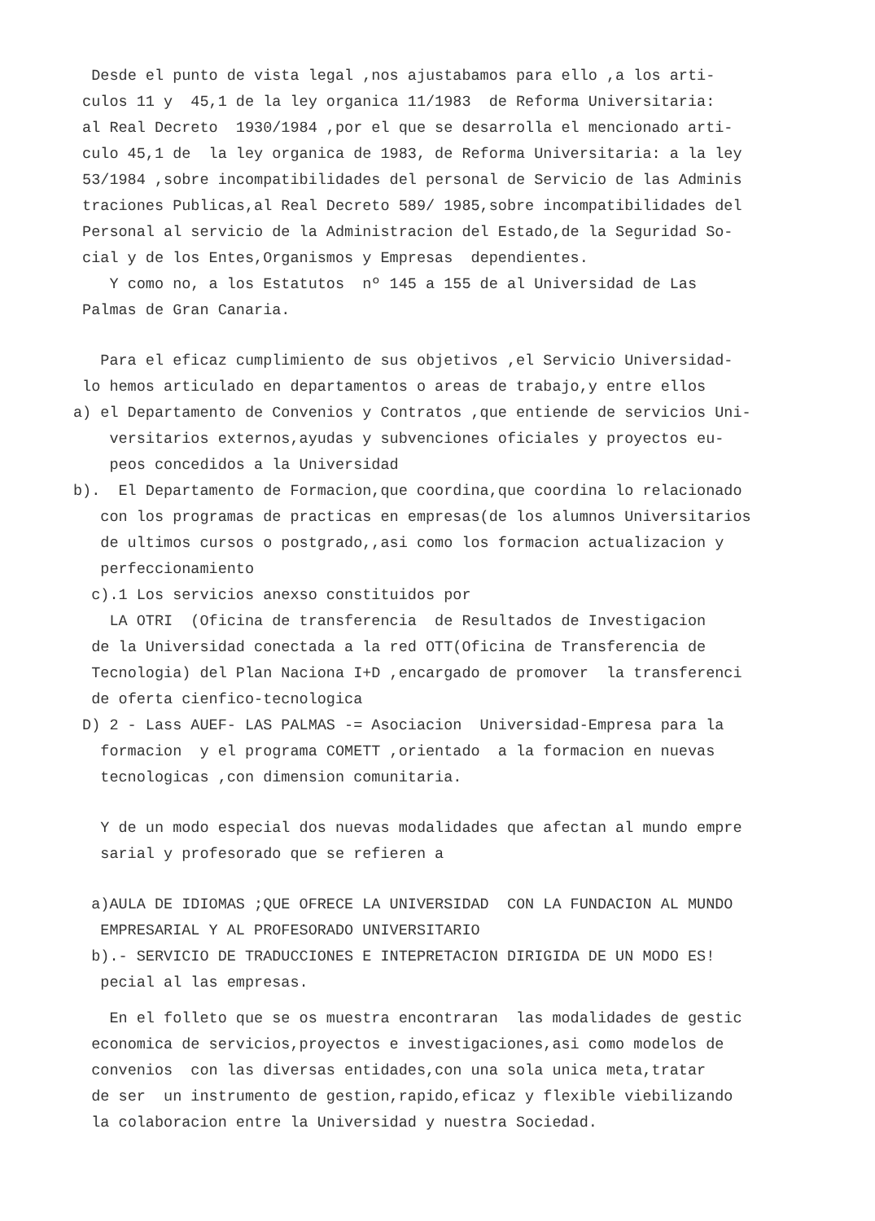Desde el punto de vista legal ,nos ajustabamos para ello ,a los arti- culos 11 y 45,1 de la ley organica 11/1983 de Reforma Universitaria: al Real Decreto 1930/1984 ,por el que se desarrolla el mencionado arti- culo 45,1 de la ley organica de 1983, de Reforma Universitaria: a la ley 53/1984 ,sobre incompatibilidades del personal de Servicio de las Adminis traciones Publicas,al Real Decreto 589/ 1985,sobre incompatibilidades del Personal al servicio de la Administracion del Estado,de la Seguridad So- cial y de los Entes,Organismos y Empresas dependientes. Y como no, a los Estatutos nº 145 a 155 de al Universidad de Las Palmas de Gran Canaria.
Para el eficaz cumplimiento de sus objetivos ,el Servicio Universidad- lo hemos articulado en departamentos o areas de trabajo,y entre ellos a) el Departamento de Convenios y Contratos ,que entiende de servicios Uni- versitarios externos,ayudas y subvenciones oficiales y proyectos eu- peos concedidos a la Universidad b). El Departamento de Formacion,que coordina,que coordina lo relacionado con los programas de practicas en empresas(de los alumnos Universitarios de ultimos cursos o postgrado,,asi como los formacion actualizacion y perfeccionamiento c).1 Los servicios anexso constituidos por LA OTRI (Oficina de transferencia de Resultados de Investigacion de la Universidad conectada a la red OTT(Oficina de Transferencia de Tecnologia) del Plan Naciona I+D ,encargado de promover la transferenci de oferta cienfico-tecnologica D) 2 - Lass AUEF- LAS PALMAS -= Asociacion Universidad-Empresa para la formacion y el programa COMETT ,orientado a la formacion en nuevas tecnologicas ,con dimension comunitaria.
Y de un modo especial dos nuevas modalidades que afectan al mundo empre sarial y profesorado que se refieren a
a)AULA DE IDIOMAS ;QUE OFRECE LA UNIVERSIDAD CON LA FUNDACION AL MUNDO EMPRESARIAL Y AL PROFESORADO UNIVERSITARIO b).- SERVICIO DE TRADUCCIONES E INTEPRETACION DIRIGIDA DE UN MODO ES! pecial al las empresas.
En el folleto que se os muestra encontraran las modalidades de gestic economica de servicios,proyectos e investigaciones,asi como modelos de convenios con las diversas entidades,con una sola unica meta,tratar de ser un instrumento de gestion,rapido,eficaz y flexible viebilizando la colaboracion entre la Universidad y nuestra Sociedad.